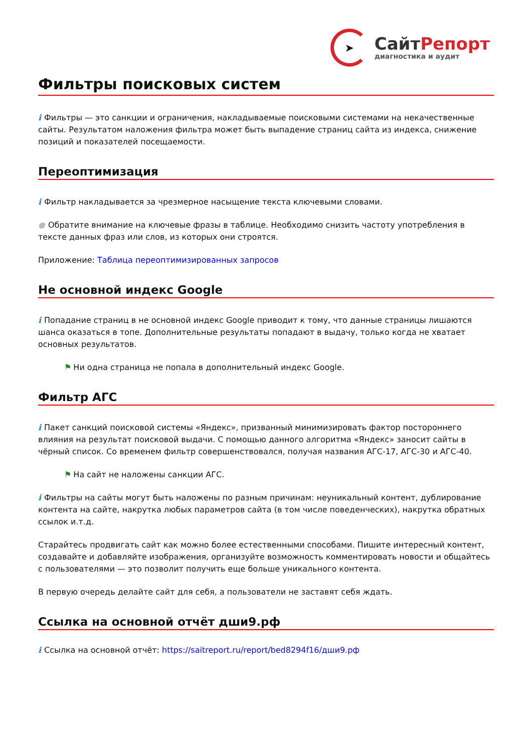➤
СайтРепорт
диагностика и аудит
Фильтры поисковых систем
i Фильтры — это санкции и ограничения, накладываемые поисковыми системами на некачественные сайты. Результатом наложения фильтра может быть выпадение страниц сайта из индекса, снижение позиций и показателей посещаемости.
Переоптимизация
i Фильтр накладывается за чрезмерное насыщение текста ключевыми словами.
● Обратите внимание на ключевые фразы в таблице. Необходимо снизить частоту употребления в тексте данных фраз или слов, из которых они строятся.
Приложение: Таблица переоптимизированных запросов
Не основной индекс Google
i Попадание страниц в не основной индекс Google приводит к тому, что данные страницы лишаются шанса оказаться в топе. Дополнительные результаты попадают в выдачу, только когда не хватает основных результатов.
⚑ Ни одна страница не попала в дополнительный индекс Google.
Фильтр АГС
i Пакет санкций поисковой системы «Яндекс», призванный минимизировать фактор постороннего влияния на результат поисковой выдачи. С помощью данного алгоритма «Яндекс» заносит сайты в чёрный список. Со временем фильтр совершенствовался, получая названия АГС-17, АГС-30 и АГС-40.
⚑ На сайт не наложены санкции АГС.
i Фильтры на сайты могут быть наложены по разным причинам: неуникальный контент, дублирование контента на сайте, накрутка любых параметров сайта (в том числе поведенческих), накрутка обратных ссылок и.т.д.
Старайтесь продвигать сайт как можно более естественными способами. Пишите интересный контент, создавайте и добавляйте изображения, организуйте возможность комментировать новости и общайтесь с пользователями — это позволит получить еще больше уникального контента.
В первую очередь делайте сайт для себя, а пользователи не заставят себя ждать.
Ссылка на основной отчёт дши9.рф
i Ссылка на основной отчёт: https://saitreport.ru/report/bed8294f16/дши9.рф